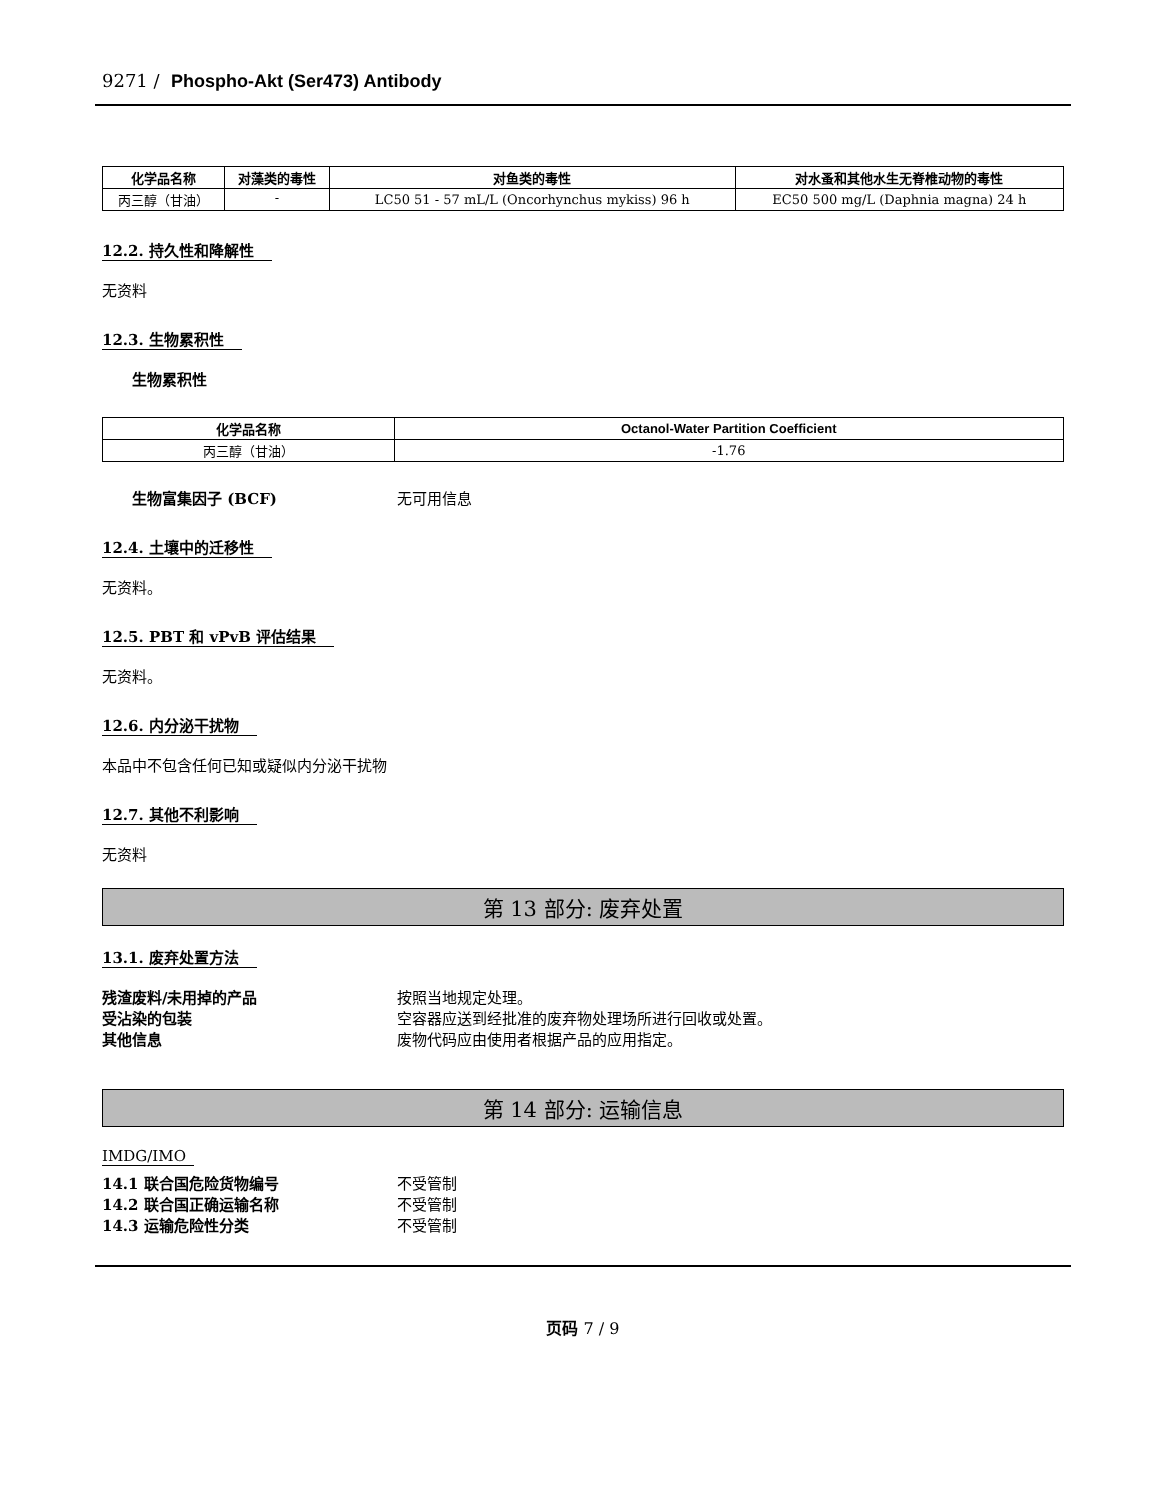9271 / Phospho-Akt (Ser473) Antibody
| 化学品名称 | 对藻类的毒性 | 对鱼类的毒性 | 对水蚤和其他水生无脊椎动物的毒性 |
| --- | --- | --- | --- |
| 丙三醇（甘油） | - | LC50 51 - 57 mL/L (Oncorhynchus mykiss) 96 h | EC50 500 mg/L (Daphnia magna) 24 h |
12.2. 持久性和降解性
无资料
12.3. 生物累积性
生物累积性
| 化学品名称 | Octanol-Water Partition Coefficient |
| --- | --- |
| 丙三醇（甘油） | -1.76 |
生物富集因子 (BCF) 无可用信息
12.4. 土壤中的迁移性
无资料。
12.5. PBT 和 vPvB 评估结果
无资料。
12.6. 内分泌干扰物
本品中不包含任何已知或疑似内分泌干扰物
12.7. 其他不利影响
无资料
第 13 部分: 废弃处置
13.1. 废弃处置方法
残渣废料/未用掉的产品 按照当地规定处理。
受沾染的包装 空容器应送到经批准的废弃物处理场所进行回收或处置。
其他信息 废物代码应由使用者根据产品的应用指定。
第 14 部分: 运输信息
IMDG/IMO
14.1 联合国危险货物编号 不受管制
14.2 联合国正确运输名称 不受管制
14.3 运输危险性分类 不受管制
页码 7 / 9